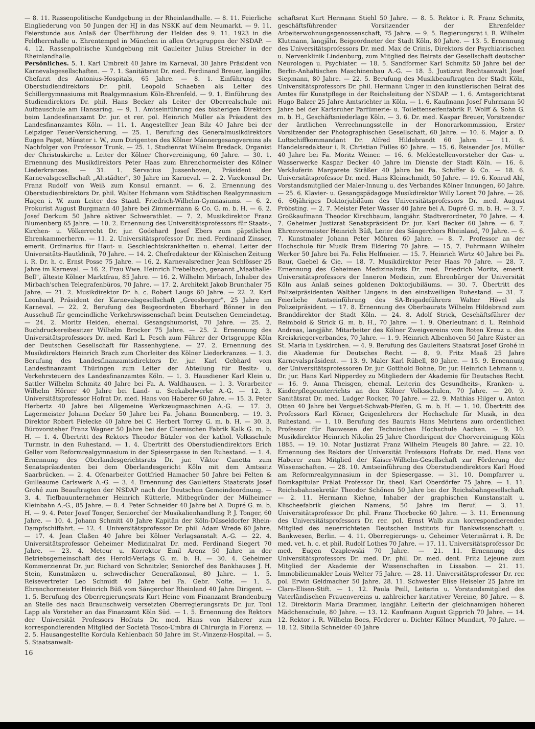— 8. 11. Rassenpolitische Kundgebung in der Rheinlandhalle. — 8. 11. Feierliche Eingliederung von 50 Jungen der HJ in das NSKK auf dem Neumarkt. — 9. 11. Feierstunde aus Anlaß der Überführung der Helden des 9. 11. 1923 in die Feldherrnhalle u. Ehrentempel in München in allen Ortsgruppen der NSDAP. — 4. 12. Rassenpolitische Kundgebung mit Gauleiter Julius Streicher in der Rheinlandhalle.
Persönliches. 5. 1. Karl Umbreit 40 Jahre im Karneval, 30 Jahre Präsident von Karnevalsgesellschaften. — 7. 1. Sanitätsrat Dr. med. Ferdinand Breuer, langjähr. Chefarzt des Antonius-Hospitals, 65 Jahre. — 8. 1. Einführung des Oberstudiendirektors Dr. phil. Leopold Schaeben als Leiter des Schillergymnasiums mit Realgymnasium Köln-Ehrenfeld. — 9. 1. Einführung des Studiendirektors Dr. phil. Hans Becker als Leiter der Oberrealschule mit Aufbauschule am Hansaring. — 9. 1. Amtseinführung des bisherigen Direktors beim Landesfinanzamt Dr. jur. et rer. pol. Heinrich Müller als Präsident des Landesfinanzamtes Köln. — 11. 1. Angestellter Jean Bilz 40 Jahre bei der Leipziger Feuer-Versicherung. — 25. 1. Berufung des Generalmusikdirektors Eugen Papst, Münster i. W., zum Dirigenten des Kölner Männergesangvereins als Nachfolger von Professor Trunk. — 25. 1. Studienrat Wilhelm Bredack, Organist der Christuskirche u. Leiter der Kölner Chorvereinigung, 60 Jahre. — 30. 1. Ernennung des Musikdirektors Peter Haas zum Ehrenchormeister des Kölner Liederkranzes. — 31. 1. Servatius Jussenhoven, Präsident der Karnevalsgesellschaft „Altstädter", 30 Jahre im Karneval. — 2. 2. Vizekonsul Dr. Franz Rudolf von Weiß zum Konsul ernannt. — 6. 2. Ernennung des Oberstudienbirektors Dr. phil. Walter Hohmann vom Städtischen Realgymnasium Hagen i. W. zum Leiter des Staatl. Friedrich-Wilhelm-Gymnasiums. — 6. 2. Prokurist August Burgmann 40 Jahre bei Zimmermann & Co. G. m. b. H. — 6. 2. Josef Derkum 50 Jahre aktiver Schwerathlet. — 7. 2. Musikdirektor Franz Blumenberg 65 Jahre. — 10. 2. Ernennung des Universitätsprofessors für Staats-, Kirchen- u. Völkerrecht Dr. jur. Godehard Josef Ebers zum päpstlichen Ehrenkammerherrn. — 11. 2. Universitätsprofessor Dr. med. Ferdinand Zinsser, emerit. Ordinarius für Haut- u. Geschlechtskrankheiten u. ehemal. Leiter der Universitäts-Hautklinik, 70 Jahre. — 14. 2. Chefredakteur der Kölnischen Zeitung i. R. Dr. h. c. Ernst Posse 75 Jahre. — 16. 2. Karnevalsredner Jean Schlösser 25 Jahre im Karneval. — 16. 2. Frau Wwe. Heinrich Frebelbach, genannt „Maathalle-Bell", älteste Kölner Marktfrau, 85 Jahre. — 16. 2. Wilhelm Mirbach, Inhaber des Mirbach'schen Telegrafenbüros, 70 Jahre. — 17. 2. Architekt Jakob Brunthaler 75 Jahre. — 21. 2. Musikdirektor Dr. h. c. Robert Laugs 60 Jahre. — 22. 2. Karl Leonhard, Präsident der Karnevalsgesellschaft „Greesberger", 25 Jahre im Karneval. — 22. 2. Berufung des Beigeordneten Eberhard Bönner in den Ausschuß für gemeindliche Verkehrswissenschaft beim Deutschen Gemeindetag. — 24. 2. Moritz Heiden, ehemal. Gesangshumorist, 70 Jahre. — 25. 2. Buchdruckereibesitzer Wilhelm Brocker 75 Jahre. — 25. 2. Ernennung des Universitätsprofessors Dr. med. Karl L. Pesch zum Führer der Ortsgruppe Köln der Deutschen Gesellschaft für Rassenhygiene. — 27. 2. Ernennung des Musikdirektors Heinrich Brach zum Chorleiter des Kölner Liederkranzes. — 1. 3. Berufung des Landesfinanzamtsdirektors Dr. jur. Karl Gebhard vom Landesfinanzamt Thüringen zum Leiter der Abteilung für Besitz- u. Verkehrsteuern des Landesfinanzamtes Köln. — 1. 3. Hausdiener Karl Klein u. Sattler Wilhelm Schmitz 40 Jahre bei Fa. A. Waldhausen. — 1. 3. Vorarbeiter Wilhelm Hörner 40 Jahre bei Land- u. Seekabelwerke A.-G. — 12. 3. Universitätsprofessor Hofrat Dr. med. Hans von Haberer 60 Jahre. — 15. 3. Peter Herbertz 40 Jahre bei Allgemeine Werkzeugmaschinen A.-G. — 17. 3. Lagermeister Johann Decker 50 Jahre bei Fa. Johann Bonnenberg. — 19. 3. Direktor Robert Pielecke 40 Jahre bei C. Herbert Torrey G. m. b. H. — 30. 3. Bürovorsteher Franz Wagner 50 Jahre bei der Chemischen Fabrik Kalk G. m. b. H. — 1. 4. Übertritt des Rektors Theodor Bützler von der kathol. Volksschule Turmstr. in den Ruhestand. — 1. 4. Übertritt des Oberstudiendirektors Erich Geller vom Reformrealgymnasium in der Spiesergasse in den Ruhestand. — 1. 4. Ernennung des Oberlandesgerichtsrats Dr. jur. Viktor Canetta zum Senatspräsidenten bei dem Oberlandesgericht Köln mit dem Amtssitz Saarbrücken. — 2. 4. Ofenarbeiter Gottfried Hamacher 50 Jahre bei Felten & Guilleaume Carlswerk A.-G. — 3. 4. Ernennung des Gauleiters Staatsrats Josef Grohé zum Beauftragten der NSDAP nach der Deutschen Gemeindeordnung. — 3. 4. Tiefbauunternehmer Heinrich Kütterle, Mitbegründer der Mülheimer Kleinbahn A.-G., 85 Jahre. — 8. 4. Peter Schneider 40 Jahre bei A. Dupré G. m. b. H. — 9. 4. Peter Josef Tonger, Seniorchef der Musikalienhandlung P. J. Tonger, 60 Jahre. — 10. 4. Johann Schmitt 40 Jahre Kapitän der Köln-Düsseldorfer Rhein-Dampfschiffahrt. — 12. 4. Universitätsprofessor Dr. phil. Adam Wrede 60 Jahre. — 17. 4. Jean Claßen 40 Jahre bei Kölner Verlagsanstalt A.-G. — 22. 4. Universitätsprofessor Geheimer Medizinalrat Dr. med. Ferdinand Siegert 70 Jahre. — 23. 4. Meteur u. Korrektor Emil Arenz 50 Jahre in der Betriebsgemeinschaft des Herold-Verlags G. m. b. H. — 30. 4. Geheimer Kommerzienrat Dr. jur. Richard von Schnitzler, Seniorchef des Bankhauses J. H. Stein, Kunstmäzen u. schwedischer Generalkonsul, 80 Jahre. — 1. 5. Reisevertreter Leo Schmidt 40 Jahre bei Fa. Gebr. Nolte. — 1. 5. Ehrenchormeister Heinrich Büß vom Sängerchor Rheinland 40 Jahre Dirigent. — 1. 5. Berufung des Oberregierungsrats Kurt Heine vom Finanzamt Brandenburg an Stelle des nach Braunschweig versetzten Oberregierungsrats Dr. jur. Toni Lapp als Vorsteher an das Finanzamt Köln Süd. — 1. 5. Ernennung des Rektors der Universität Professors Hofrats Dr. med. Hans von Haberer zum korrespondierenden Mitglied der Società Tosco-Umbra di Chirurgia in Florenz. — 2. 5. Hausangestellte Kordula Kehlenbach 50 Jahre im St.-Vinzenz-Hospital. — 5. 5. Staatsanwalt-
schaftsrat Kurt Hermann Stiehl 50 Jahre. — 8. 5. Rektor i. R. Franz Schmitz, geschäftsführender Vorsitzender der Ehrenfelder Arbeiterwohnungsgenossenschaft, 75 Jahre. — 9. 5. Regierungsrat i. R. Wilhelm Klutmann, langjähr. Beigeordneter der Stadt Köln, 80 Jahre. — 13. 5. Ernennung des Universitätsprofessors Dr. med. Max de Crinis, Direktors der Psychiatrischen u. Nervenklinik Lindenburg, zum Mitglied des Beirats der Gesellschaft deutscher Neurologen u. Psychiater. — 18. 5. Sandformer Karl Schmitz 50 Jahre bei der Berlin-Anhaltischen Maschinenbau A.-G. — 18. 5. Justizrat Rechtsanwalt Josef Siepmann, 80 Jahre. — 22. 5. Berufung des Musikbeauftragten der Stadt Köln, Universitätsprofessors Dr. phil. Hermann Unger in den künstlerischen Beirat des Amtes für Kunstpflege in der Reichsleitung der NSDAP. — 1. 6. Amtsgerichtsrat Hugo Balzer 25 Jahre Amtsrichter in Köln. — 1. 6. Kaufmann Josef Fuhrmann 50 Jahre bei der Karlsruher Parfümerie- u. Toilettenseifenfabrik F. Wolff & Sohn G. m. b. H., Geschäftsniederlage Köln. — 3. 6. Dr. med. Kaspar Breuer, Vorsitzender der ärztlichen Verrechnungsstelle in der Honorarkommission, Erster Vorsitzender der Photographischen Gesellschaft, 60 Jahre. — 10. 6. Major a. D. Luftschiffkommandant Dr. Alfred Hildebrandt 60 Jahre. — 11. 6. Handelsredakteur i. R. Christian Fülles 60 Jahre. — 15. 6. Reisender Jos. Müller 40 Jahre bei Fa. Moritz Weiner. — 16. 6. Meldestellenvorsteher der Gas- u. Wasserwerke Kaspar Decker 40 Jahre im Dienste der Stadt Köln. — 16. 6. Verkäuferin Margarete Sträßer 40 Jahre bei Fa. Schiffer & Co. — 18. 6. Universitätsprofessor Dr. med. Hans Kleinschmidt, 50 Jahre. — 19. 6. Konrad Ahl, Vorstandsmitglied der Maler-Innung u. des Verbandes Kölner Innungen, 60 Jahre. — 25. 6. Klavier- u. Gesangspädagoge Musikdirektor Willy Lorent 70 Jahre. — 26. 6. 60jähriges Doktorjubiläum des Universitätsprofessors Dr. med. August Pröbsting. — 2. 7. Meister Peter Wasser 40 Jahre bei A. Dupré G. m. b. H. — 3. 7. Großkaufmann Theodor Kirschbaum, langjähr. Stadtverordneter, 70 Jahre. — 4. 7. Geheimer Justizrat Senatspräsident Dr. jur. Karl Becker 60 Jahre. — 6. 7. Ehrenvormeister Heinrich Büß, Leiter des Sängerchors Rheinland, 70 Jahre. — 6. 7. Kunstmaler Johann Peter Möhren 60 Jahre. — 8. 7. Professor an der Hochschule für Musik Bram Eldering 70 Jahre. — 15. 7. Fuhrmann Wilhelm Werker 50 Jahre bei Fa. Felix Helfmeier. — 15. 7. Heinrich Wirtz 40 Jahre bei Fa. Baur, Gaebel & Cie. — 18. 7. Musikdirektor Peter Haas 70 Jahre. — 28. 7. Ernennung des Geheimen Medizinalrats Dr. med. Friedrich Moritz, emerit. Universitätsprofessors der Inneren Medizin, zum Ehrenbürger der Universität Köln aus Anlaß seines goldenen Doktorjubiläums. — 30. 7. Übertritt des Polizeipräsidenten Walther Lingens in den einstweiligen Ruhestand. — 31. 7. Feierliche Amtseinführung des SA-Brigadeführers Walter Hövel als Polizeipräsident. — 17. 8. Ernennung des Oberbaurats Wilhelm Hildebrand zum Branddirektor der Stadt Köln. — 24. 8. Adolf Strick, Geschäftsführer der Reimbold & Strick G. m. b. H., 70 Jahre. — 1. 9. Oberleutnant d. L. Reinhold Andreas, langjähr. Mitarbeiter des Kölner Zweigvereins vom Roten Kreuz u. des Kreiskriegerverbandes, 70 Jahre. — 1. 9. Heinrich Albenhoven 50 Jahre Küster an St. Maria in Lyskirchen. — 4. 9. Berufung des Gauleiters Staatsrat Josef Grohé in die Akademie für Deutsches Recht. — 8. 9. Fritz Maaß 25 Jahre Karnevalspräsident. — 13. 9. Maler Karl Rübell, 80 Jahre. — 15. 9. Ernennung der Universitätsprofessoren Dr. jur. Gotthold Bohne, Dr. jur. Heinrich Lehmann u. Dr. jur. Hans Karl Nipperdey zu Mitgliedern der Akademie für Deutsches Recht. — 16. 9. Anna Theisgen, ehemal. Leiterin des Gesundheits-, Kranken- u. Kinderpflegeunterrichts an den Kölner Volksschulen, 70 Jahre. — 20. 9. Sanitätsrat Dr. med. Ludger Rocker, 70 Jahre. — 22. 9. Mathias Hilger u. Anton Otten 40 Jahre bei Verguet-Schwab-Pfeifen, G. m. b. H. — 1. 10. Übertritt des Professors Karl Körner, Geigenlehrers der Hochschule für Musik, in den Ruhestand. — 1. 10. Berufung des Baurats Hans Mehrtens zum ordentlichen Professor für Bauwesen der Technischen Hochschule Aachen. — 9. 10. Musikdirektor Heinrich Nikolin 25 Jahre Chordirigent der Chorvereinigung Köln 1885. — 19. 10. Notar Justizrat Franz Wilhelm Pleugels 80 Jahre. — 22. 10. Ernennung des Rektors der Universität Professors Hofrats Dr. med. Hans von Haberer zum Mitglied der Kaiser-Wilhelm-Gesellschaft zur Förderung der Wissenschaften. — 28. 10. Amtseinführung des Oberstudiendirektors Karl Hoed am Reformrealgymnasium in der Spiesergasse. — 31. 10. Dompfarrer u. Domkapitular Prälat Professor Dr. theol. Karl Oberdörfer 75 Jahre. — 1. 11. Reichsbahnsekretär Theodor Schönen 50 Jahre bei der Reichsbahngesellschaft. — 2. 11. Hermann Kiehne, Inhaber der graphischen Kunstanstalt u. Klischeefabrik gleichen Namens, 50 Jahre im Beruf. — 3. 11. Universitätsprofessor Dr. phil. Franz Thorbecke 60 Jahre. — 3. 11. Ernennung des Universitätsprofessors Dr. rer. pol. Ernst Walb zum korrespondierenden Mitglied des neuerrichteten Deutschen Instituts für Bankwissenschaft u. Bankwesen, Berlin. — 4. 11. Oberregierungs- u. Geheimer Veterinärrat i. R. Dr. med. vet. h. c. et phil. Rudolf Lothes 70 Jahre. — 17. 11. Universitätsprofessor Dr. med. Eugen Czaplewski 70 Jahre. — 21. 11. Ernennung des Universitätsprofessors Dr. med. Dr. phil. Dr. med. dent. Fritz Lejeune zum Mitglied der Akademie der Wissenschaften in Lissabon. — 21. 11. Immobilienmakler Louis Welter 75 Jahre. — 28. 11. Universitätsprofessor Dr. rer. pol. Erwin Geldmacher 50 Jahre. 28. 11. Schwester Elise Heiseler 25 Jahre im Clara-Elisen-Stift. — 1. 12. Paula Peill, Leiterin u. Vorstandsmitglied des Vaterländischen Frauenvereins u. zahlreicher karitativer Vereine, 80 Jahre. — 8. 12. Direktorin Maria Drammer, langjähr. Leiterin der gleichnamigen höheren Mädchenschule, 80 Jahre. — 13. 12. Kaufmann August Gipprich 70 Jahre. — 14. 12. Rektor i. R. Wilhelm Boes, Förderer u. Dichter Kölner Mundart, 70 Jahre. — 18. 12. Sibilla Schneider 40 Jahre
16